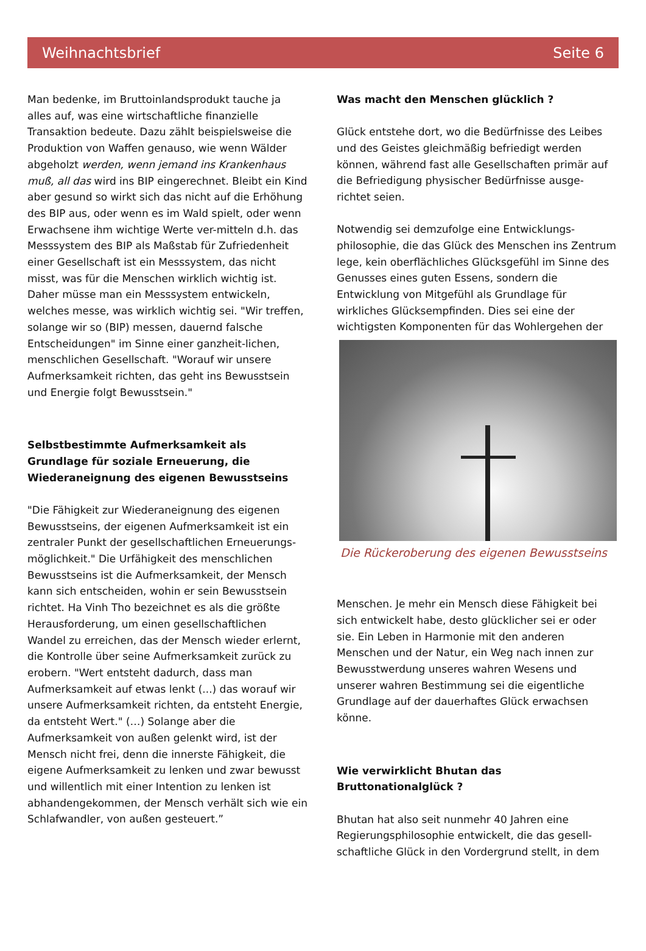Weihnachtsbrief Seite 6
Man bedenke, im Bruttoinlandsprodukt tauche ja alles auf, was eine wirtschaftliche finanzielle Transaktion bedeute. Dazu zählt beispielsweise die Produktion von Waffen genauso, wie wenn Wälder abgeholzt werden, wenn jemand ins Krankenhaus muß, all das wird ins BIP eingerechnet. Bleibt ein Kind aber gesund so wirkt sich das nicht auf die Erhöhung des BIP aus, oder wenn es im Wald spielt, oder wenn Erwachsene ihm wichtige Werte ver-mitteln d.h. das Messsystem des BIP als Maßstab für Zufriedenheit einer Gesellschaft ist ein Messsystem, das nicht misst, was für die Menschen wirklich wichtig ist. Daher müsse man ein Messsystem entwickeln, welches messe, was wirklich wichtig sei. "Wir treffen, solange wir so (BIP) messen, dauernd falsche Entscheidungen" im Sinne einer ganzheit-lichen, menschlichen Gesellschaft. "Worauf wir unsere Aufmerksamkeit richten, das geht ins Bewusstsein und Energie folgt Bewusstsein."
Selbstbestimmte Aufmerksamkeit als Grundlage für soziale Erneuerung, die Wiederaneignung des eigenen Bewusstseins
"Die Fähigkeit zur Wiederaneignung des eigenen Bewusstseins, der eigenen Aufmerksamkeit ist ein zentraler Punkt der gesellschaftlichen Erneuerungs-möglichkeit." Die Urfähigkeit des menschlichen Bewusstseins ist die Aufmerksamkeit, der Mensch kann sich entscheiden, wohin er sein Bewusstsein richtet. Ha Vinh Tho bezeichnet es als die größte Herausforderung, um einen gesellschaftlichen Wandel zu erreichen, das der Mensch wieder erlernt, die Kontrolle über seine Aufmerksamkeit zurück zu erobern. "Wert entsteht dadurch, dass man Aufmerksamkeit auf etwas lenkt (...) das worauf wir unsere Aufmerksamkeit richten, da entsteht Energie, da entsteht Wert." (…) Solange aber die Aufmerksamkeit von außen gelenkt wird, ist der Mensch nicht frei, denn die innerste Fähigkeit, die eigene Aufmerksamkeit zu lenken und zwar bewusst und willentlich mit einer Intention zu lenken ist abhandengekommen, der Mensch verhält sich wie ein Schlafwandler, von außen gesteuert.”
Was macht den Menschen glücklich ?
Glück entstehe dort, wo die Bedürfnisse des Leibes und des Geistes gleichmäßig befriedigt werden können, während fast alle Gesellschaften primär auf die Befriedigung physischer Bedürfnisse ausge-richtet seien.
Notwendig sei demzufolge eine Entwicklungs-philosophie, die das Glück des Menschen ins Zentrum lege, kein oberflächliches Glücksgefühl im Sinne des Genusses eines guten Essens, sondern die Entwicklung von Mitgefühl als Grundlage für wirkliches Glücksempfinden. Dies sei eine der wichtigsten Komponenten für das Wohlergehen der
Die Rückeroberung des eigenen Bewusstseins
Menschen. Je mehr ein Mensch diese Fähigkeit bei sich entwickelt habe, desto glücklicher sei er oder sie. Ein Leben in Harmonie mit den anderen Menschen und der Natur, ein Weg nach innen zur Bewusstwerdung unseres wahren Wesens und unserer wahren Bestimmung sei die eigentliche Grundlage auf der dauerhaftes Glück erwachsen könne.
Wie verwirklicht Bhutan das Bruttonationalglück ?
Bhutan hat also seit nunmehr 40 Jahren eine Regierungsphilosophie entwickelt, die das gesell-schaftliche Glück in den Vordergrund stellt, in dem